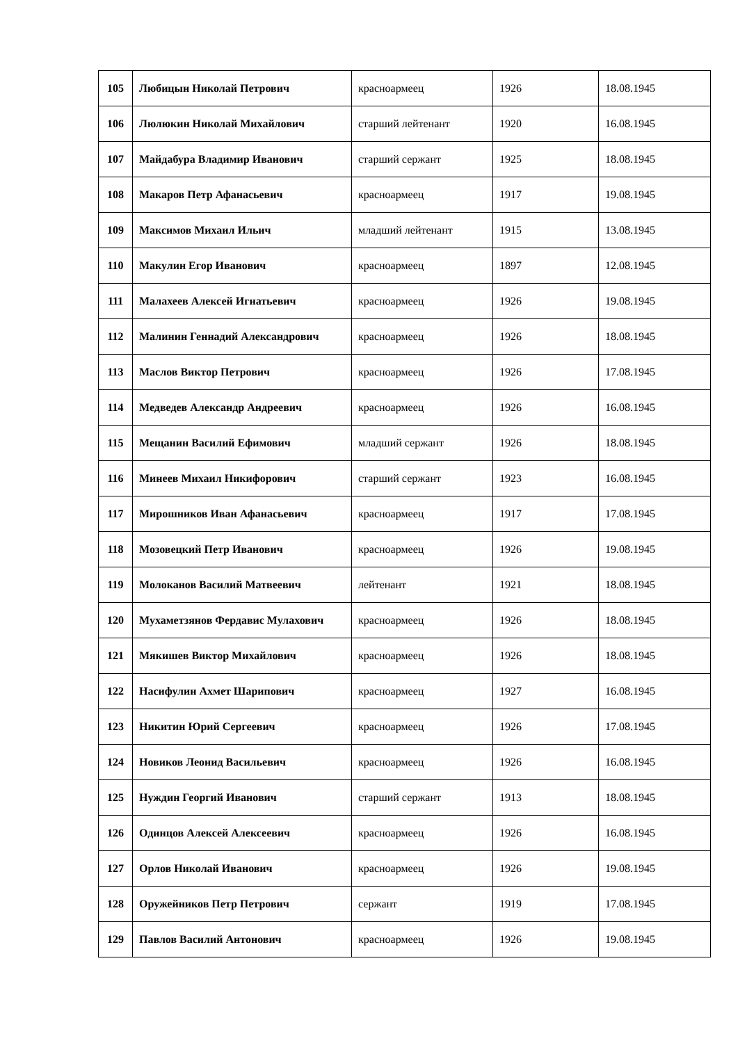| 105 | Любицын Николай Петрович | красноармеец | 1926 | 18.08.1945 |
| 106 | Люлюкин Николай Михайлович | старший лейтенант | 1920 | 16.08.1945 |
| 107 | Майдабура Владимир Иванович | старший сержант | 1925 | 18.08.1945 |
| 108 | Макаров Петр Афанасьевич | красноармеец | 1917 | 19.08.1945 |
| 109 | Максимов Михаил Ильич | младший лейтенант | 1915 | 13.08.1945 |
| 110 | Макулин Егор Иванович | красноармеец | 1897 | 12.08.1945 |
| 111 | Малахеев Алексей Игнатьевич | красноармеец | 1926 | 19.08.1945 |
| 112 | Малинин Геннадий Александрович | красноармеец | 1926 | 18.08.1945 |
| 113 | Маслов Виктор Петрович | красноармеец | 1926 | 17.08.1945 |
| 114 | Медведев Александр Андреевич | красноармеец | 1926 | 16.08.1945 |
| 115 | Мещанин Василий Ефимович | младший сержант | 1926 | 18.08.1945 |
| 116 | Минеев Михаил Никифорович | старший сержант | 1923 | 16.08.1945 |
| 117 | Мирошников Иван Афанасьевич | красноармеец | 1917 | 17.08.1945 |
| 118 | Мозовецкий Петр Иванович | красноармеец | 1926 | 19.08.1945 |
| 119 | Молоканов Василий Матвеевич | лейтенант | 1921 | 18.08.1945 |
| 120 | Мухаметзянов Фердавис Мулахович | красноармеец | 1926 | 18.08.1945 |
| 121 | Мякишев Виктор Михайлович | красноармеец | 1926 | 18.08.1945 |
| 122 | Насифулин Ахмет Шарипович | красноармеец | 1927 | 16.08.1945 |
| 123 | Никитин Юрий Сергеевич | красноармеец | 1926 | 17.08.1945 |
| 124 | Новиков Леонид Васильевич | красноармеец | 1926 | 16.08.1945 |
| 125 | Нуждин Георгий Иванович | старший сержант | 1913 | 18.08.1945 |
| 126 | Одинцов Алексей Алексеевич | красноармеец | 1926 | 16.08.1945 |
| 127 | Орлов Николай Иванович | красноармеец | 1926 | 19.08.1945 |
| 128 | Оружейников Петр Петрович | сержант | 1919 | 17.08.1945 |
| 129 | Павлов Василий Антонович | красноармеец | 1926 | 19.08.1945 |